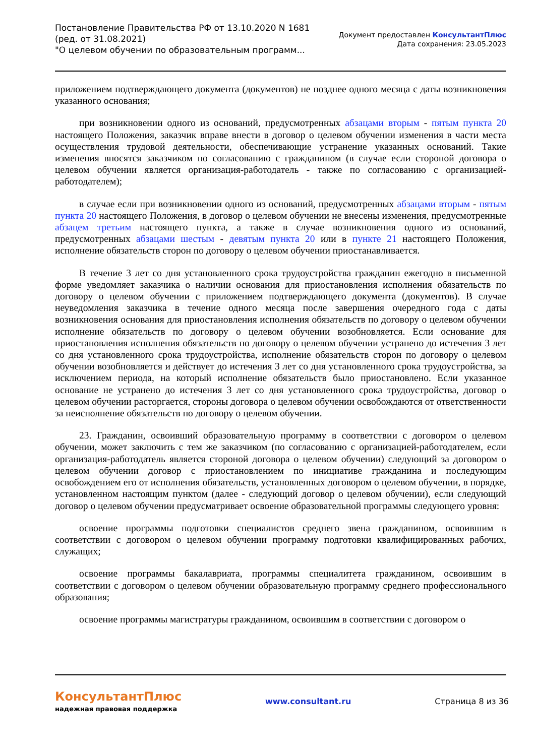Постановление Правительства РФ от 13.10.2020 N 1681
(ред. от 31.08.2021)
"О целевом обучении по образовательным программ...
Документ предоставлен КонсультантПлюс
Дата сохранения: 23.05.2023
приложением подтверждающего документа (документов) не позднее одного месяца с даты возникновения указанного основания;
при возникновении одного из оснований, предусмотренных абзацами вторым - пятым пункта 20 настоящего Положения, заказчик вправе внести в договор о целевом обучении изменения в части места осуществления трудовой деятельности, обеспечивающие устранение указанных оснований. Такие изменения вносятся заказчиком по согласованию с гражданином (в случае если стороной договора о целевом обучении является организация-работодатель - также по согласованию с организацией-работодателем);
в случае если при возникновении одного из оснований, предусмотренных абзацами вторым - пятым пункта 20 настоящего Положения, в договор о целевом обучении не внесены изменения, предусмотренные абзацем третьим настоящего пункта, а также в случае возникновения одного из оснований, предусмотренных абзацами шестым - девятым пункта 20 или в пункте 21 настоящего Положения, исполнение обязательств сторон по договору о целевом обучении приостанавливается.
В течение 3 лет со дня установленного срока трудоустройства гражданин ежегодно в письменной форме уведомляет заказчика о наличии основания для приостановления исполнения обязательств по договору о целевом обучении с приложением подтверждающего документа (документов). В случае неуведомления заказчика в течение одного месяца после завершения очередного года с даты возникновения основания для приостановления исполнения обязательств по договору о целевом обучении исполнение обязательств по договору о целевом обучении возобновляется. Если основание для приостановления исполнения обязательств по договору о целевом обучении устранено до истечения 3 лет со дня установленного срока трудоустройства, исполнение обязательств сторон по договору о целевом обучении возобновляется и действует до истечения 3 лет со дня установленного срока трудоустройства, за исключением периода, на который исполнение обязательств было приостановлено. Если указанное основание не устранено до истечения 3 лет со дня установленного срока трудоустройства, договор о целевом обучении расторгается, стороны договора о целевом обучении освобождаются от ответственности за неисполнение обязательств по договору о целевом обучении.
23. Гражданин, освоивший образовательную программу в соответствии с договором о целевом обучении, может заключить с тем же заказчиком (по согласованию с организацией-работодателем, если организация-работодатель является стороной договора о целевом обучении) следующий за договором о целевом обучении договор с приостановлением по инициативе гражданина и последующим освобождением его от исполнения обязательств, установленных договором о целевом обучении, в порядке, установленном настоящим пунктом (далее - следующий договор о целевом обучении), если следующий договор о целевом обучении предусматривает освоение образовательной программы следующего уровня:
освоение программы подготовки специалистов среднего звена гражданином, освоившим в соответствии с договором о целевом обучении программу подготовки квалифицированных рабочих, служащих;
освоение программы бакалавриата, программы специалитета гражданином, освоившим в соответствии с договором о целевом обучении образовательную программу среднего профессионального образования;
освоение программы магистратуры гражданином, освоившим в соответствии с договором о
КонсультантПлюс
надежная правовая поддержка
www.consultant.ru Страница 8 из 36